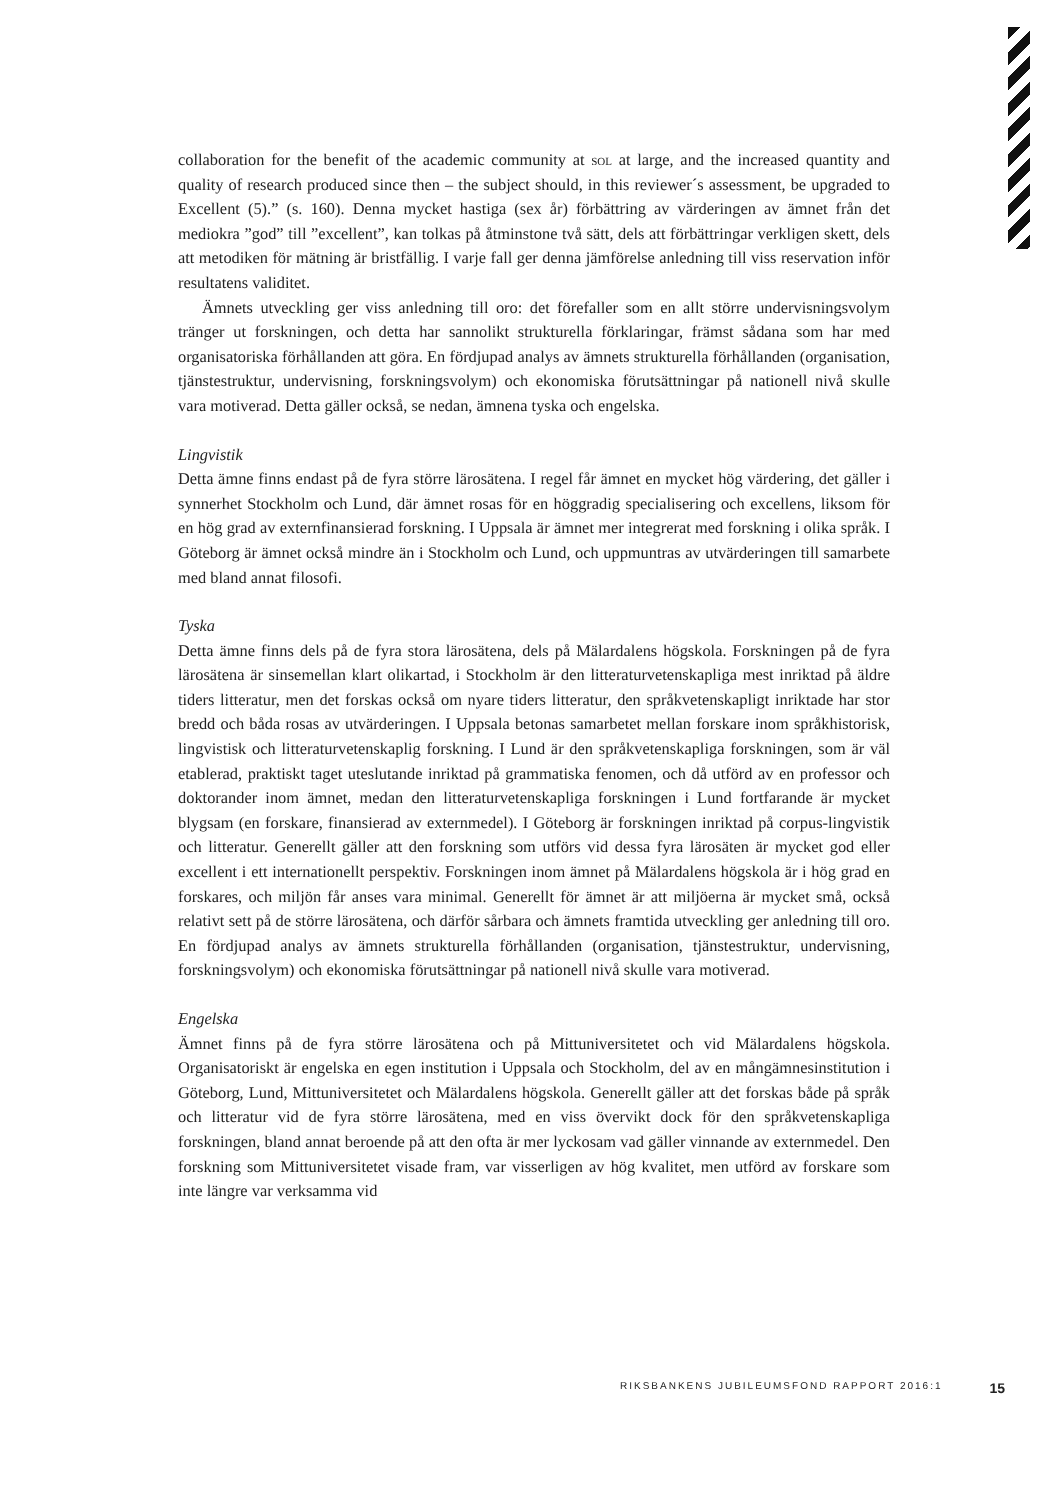collaboration for the benefit of the academic community at sol at large, and the increased quantity and quality of research produced since then – the subject should, in this reviewer´s assessment, be upgraded to Excellent (5).” (s. 160). Denna mycket hastiga (sex år) förbättring av värderingen av ämnet från det mediokra ”god” till ”excellent”, kan tolkas på åtminstone två sätt, dels att förbättringar verkligen skett, dels att metodiken för mätning är bristfällig. I varje fall ger denna jämförelse anledning till viss reservation inför resultatens validitet.
Ämnets utveckling ger viss anledning till oro: det förefaller som en allt större undervisningsvolym tränger ut forskningen, och detta har sannolikt strukturella förklaringar, främst sådana som har med organisatoriska förhållanden att göra. En fördjupad analys av ämnets strukturella förhållanden (organisation, tjänstestruktur, undervisning, forskningsvolym) och ekonomiska förutsättningar på nationell nivå skulle vara motiverad. Detta gäller också, se nedan, ämnena tyska och engelska.
Lingvistik
Detta ämne finns endast på de fyra större lärosätena. I regel får ämnet en mycket hög värdering, det gäller i synnerhet Stockholm och Lund, där ämnet rosas för en höggradig specialisering och excellens, liksom för en hög grad av externfinansierad forskning. I Uppsala är ämnet mer integrerat med forskning i olika språk. I Göteborg är ämnet också mindre än i Stockholm och Lund, och uppmuntras av utvärderingen till samarbete med bland annat filosofi.
Tyska
Detta ämne finns dels på de fyra stora lärosätena, dels på Mälardalens högskola. Forskningen på de fyra lärosätena är sinsemellan klart olikartad, i Stockholm är den litteraturvetenskapliga mest inriktad på äldre tiders litteratur, men det forskas också om nyare tiders litteratur, den språkvetenskapligt inriktade har stor bredd och båda rosas av utvärderingen. I Uppsala betonas samarbetet mellan forskare inom språkhistorisk, lingvistisk och litteraturvetenskaplig forskning. I Lund är den språkvetenskapliga forskningen, som är väl etablerad, praktiskt taget uteslutande inriktad på grammatiska fenomen, och då utförd av en professor och doktorander inom ämnet, medan den litteraturvetenskapliga forskningen i Lund fortfarande är mycket blygsam (en forskare, finansierad av externmedel). I Göteborg är forskningen inriktad på corpus-lingvistik och litteratur. Generellt gäller att den forskning som utförs vid dessa fyra lärosäten är mycket god eller excellent i ett internationellt perspektiv. Forskningen inom ämnet på Mälardalens högskola är i hög grad en forskares, och miljön får anses vara minimal. Generellt för ämnet är att miljöerna är mycket små, också relativt sett på de större lärosätena, och därför sårbara och ämnets framtida utveckling ger anledning till oro. En fördjupad analys av ämnets strukturella förhållanden (organisation, tjänstestruktur, undervisning, forskningsvolym) och ekonomiska förutsättningar på nationell nivå skulle vara motiverad.
Engelska
Ämnet finns på de fyra större lärosätena och på Mittuniversitetet och vid Mälardalens högskola. Organisatoriskt är engelska en egen institution i Uppsala och Stockholm, del av en mångämnesinstitution i Göteborg, Lund, Mittuniversitetet och Mälardalens högskola. Generellt gäller att det forskas både på språk och litteratur vid de fyra större lärosätena, med en viss övervikt dock för den språkvetenskapliga forskningen, bland annat beroende på att den ofta är mer lyckosam vad gäller vinnande av externmedel. Den forskning som Mittuniversitetet visade fram, var visserligen av hög kvalitet, men utförd av forskare som inte längre var verksamma vid
RIKSBANKENS JUBILEUMSFOND RAPPORT 2016:1 15